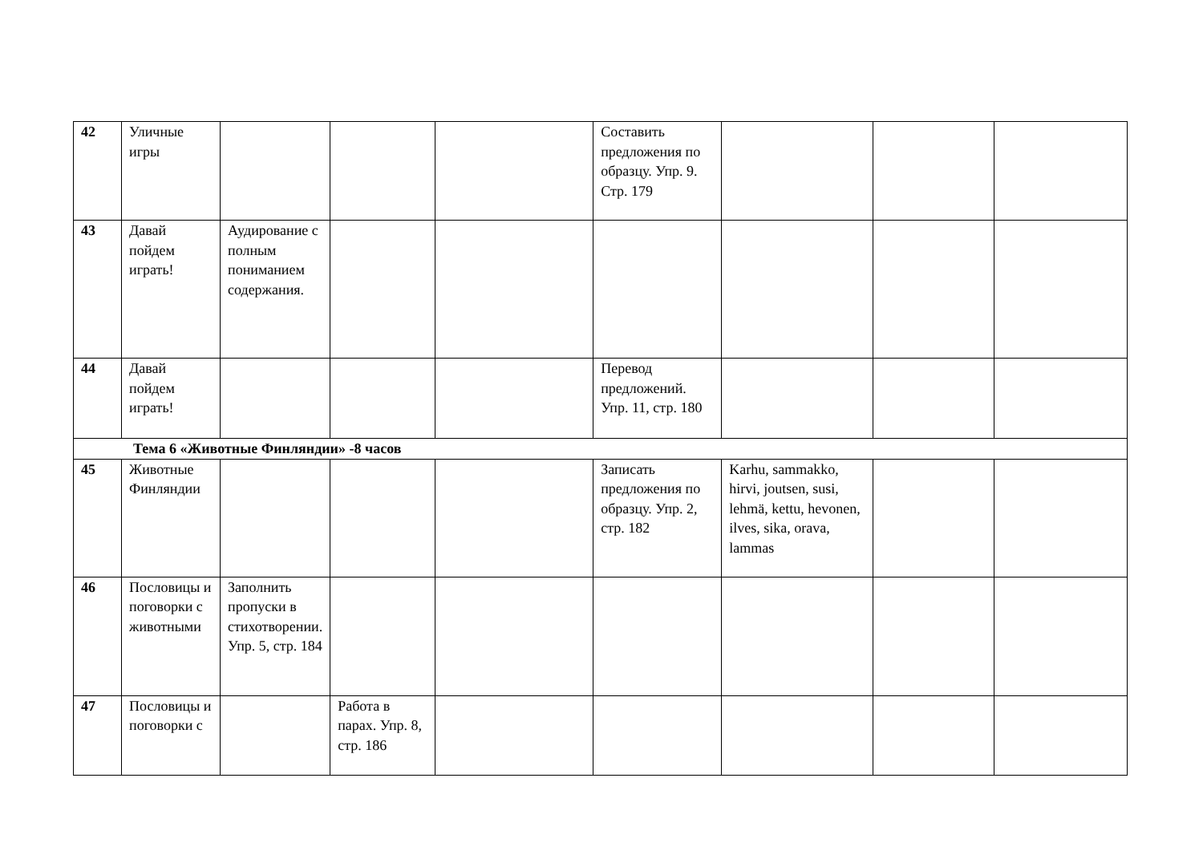| 42 | Уличные игры | | | | Составить предложения по образцу. Упр. 9. Стр. 179 | | | |
| 43 | Давай пойдем играть! | Аудирование с полным пониманием содержания. | | | | | | |
| 44 | Давай пойдем играть! | | | | Перевод предложений. Упр. 11, стр. 180 | | | |
| Тема 6 «Животные Финляндии» -8 часов | | | | | | | | |
| 45 | Животные Финляндии | | | | Записать предложения по образцу. Упр. 2, стр. 182 | Karhu, sammakko, hirvi, joutsen, susi, lehmä, kettu, hevonen, ilves, sika, orava, lammas | | |
| 46 | Пословицы и поговорки с животными | Заполнить пропуски в стихотворении. Упр. 5, стр. 184 | | | | | | |
| 47 | Пословицы и поговорки с | | Работа в парах. Упр. 8, стр. 186 | | | | | |